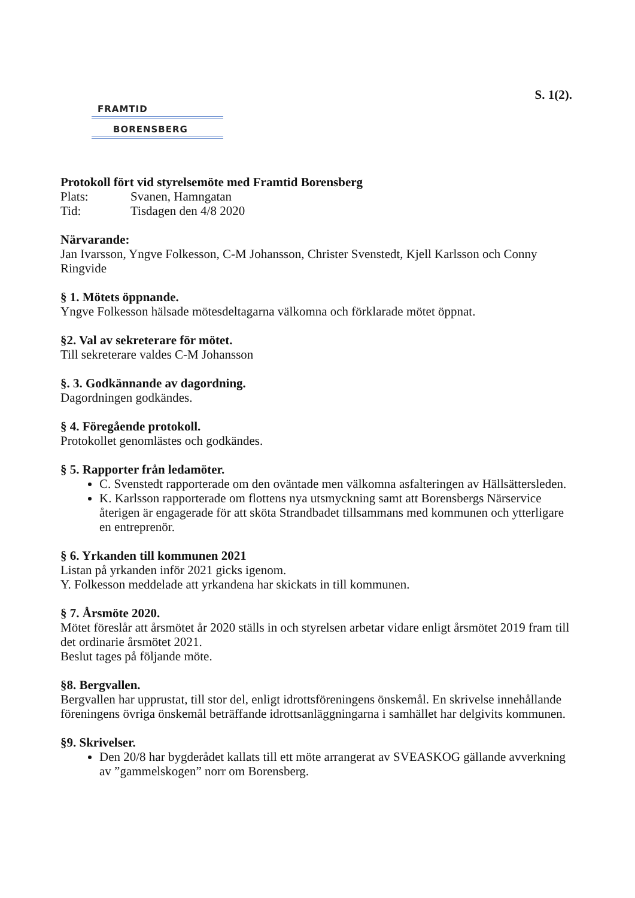S. 1(2).
FRAMTID
BORENSBERG
Protokoll fört vid styrelsemöte med Framtid Borensberg
Plats: Svanen, Hamngatan
Tid: Tisdagen den 4/8 2020
Närvarande:
Jan Ivarsson, Yngve Folkesson, C-M Johansson, Christer Svenstedt, Kjell Karlsson och Conny Ringvide
§ 1. Mötets öppnande.
Yngve Folkesson hälsade mötesdeltagarna välkomna och förklarade mötet öppnat.
§2. Val av sekreterare för mötet.
Till sekreterare valdes C-M Johansson
§. 3. Godkännande av dagordning.
Dagordningen godkändes.
§ 4. Föregående protokoll.
Protokollet genomlästes och godkändes.
§ 5. Rapporter från ledamöter.
C. Svenstedt rapporterade om den oväntade men välkomna asfalteringen av Hällsättersleden.
K. Karlsson rapporterade om flottens nya utsmyckning samt att Borensbergs Närservice återigen är engagerade för att sköta Strandbadet tillsammans med kommunen och ytterligare en entreprenör.
§ 6. Yrkanden till kommunen 2021
Listan på yrkanden inför 2021 gicks igenom.
Y. Folkesson meddelade att yrkandena har skickats in till kommunen.
§ 7. Årsmöte 2020.
Mötet föreslår att årsmötet år 2020 ställs in och styrelsen arbetar vidare enligt årsmötet 2019 fram till det ordinarie årsmötet 2021.
Beslut tages på följande möte.
§8. Bergvallen.
Bergvallen har upprustat, till stor del, enligt idrottsföreningens önskemål. En skrivelse innehållande föreningens övriga önskemål beträffande idrottsanläggningarna i samhället har delgivits kommunen.
§9. Skrivelser.
Den 20/8 har bygderådet kallats till ett möte arrangerat av SVEASKOG gällande avverkning av ”gammelskogen” norr om Borensberg.